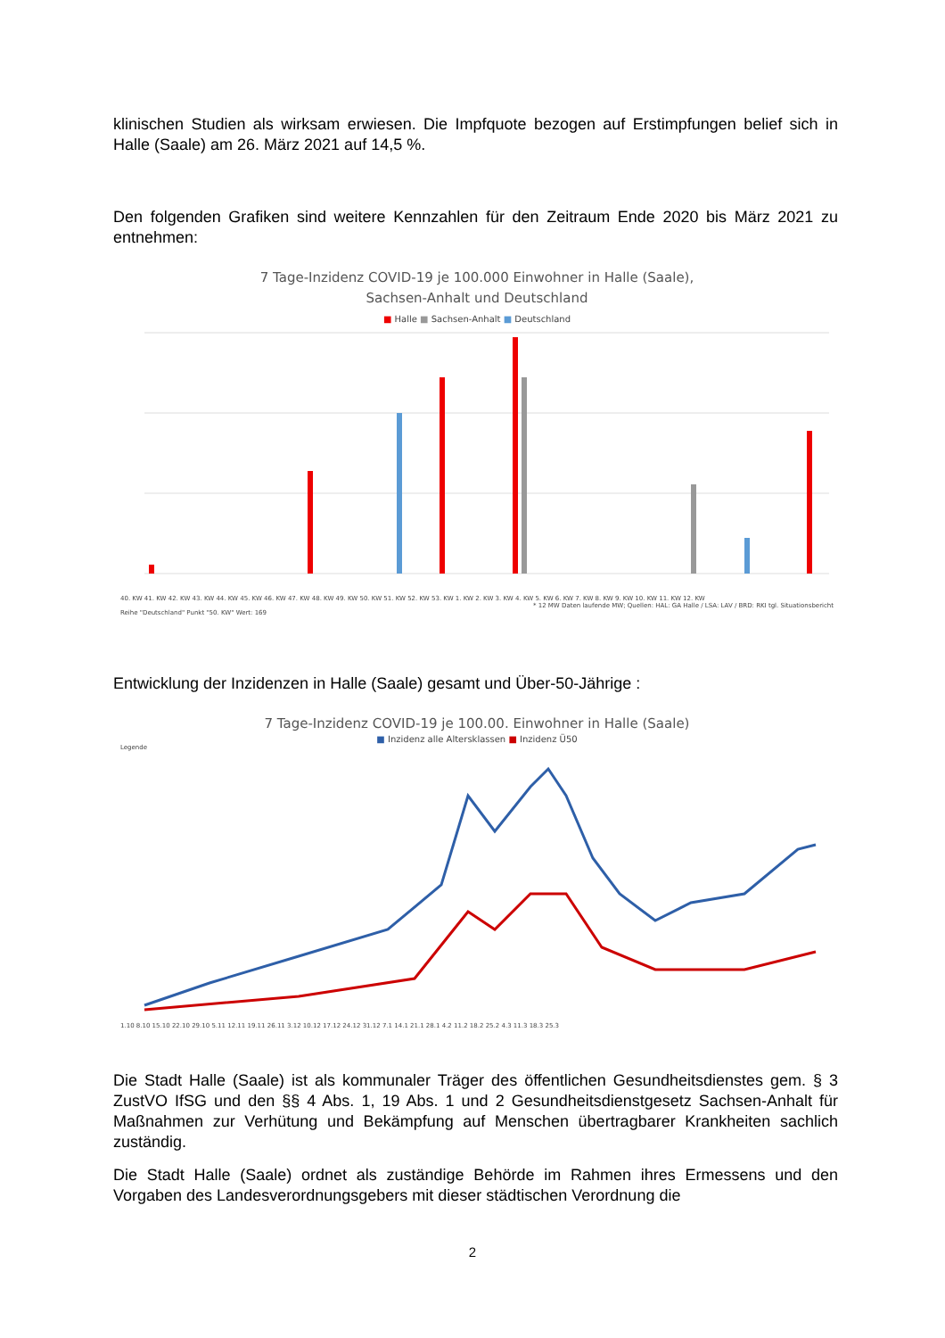klinischen Studien als wirksam erwiesen. Die Impfquote bezogen auf Erstimpfungen belief sich in Halle (Saale) am 26. März 2021 auf 14,5 %.
Den folgenden Grafiken sind weitere Kennzahlen für den Zeitraum Ende 2020 bis März 2021 zu entnehmen:
7 Tage-Inzidenz COVID-19 je 100.000 Einwohner in Halle (Saale),
Sachsen-Anhalt und Deutschland
■ Halle ■ Sachsen-Anhalt ■ Deutschland
40. KW 41. KW 42. KW 43. KW 44. KW 45. KW 46. KW 47. KW 48. KW 49. KW 50. KW 51. KW 52. KW 53. KW 1. KW 2. KW 3. KW 4. KW 5. KW 6. KW 7. KW 8. KW 9. KW 10. KW 11. KW 12. KW
* 12 MW Daten laufende MW; Quellen: HAL: GA Halle / LSA: LAV / BRD: RKI tgl. Situationsbericht
Reihe "Deutschland" Punkt "50. KW" Wert: 169
Entwicklung der Inzidenzen in Halle (Saale) gesamt und Über-50-Jährige :
7 Tage-Inzidenz COVID-19 je 100.00. Einwohner in Halle (Saale)
■ Inzidenz alle Altersklassen ■ Inzidenz Ü50
Legende
1.10 8.10 15.10 22.10 29.10 5.11 12.11 19.11 26.11 3.12 10.12 17.12 24.12 31.12 7.1 14.1 21.1 28.1 4.2 11.2 18.2 25.2 4.3 11.3 18.3 25.3
Die Stadt Halle (Saale) ist als kommunaler Träger des öffentlichen Gesundheitsdienstes gem. § 3 ZustVO IfSG und den §§ 4 Abs. 1, 19 Abs. 1 und 2 Gesundheitsdienstgesetz Sachsen-Anhalt für Maßnahmen zur Verhütung und Bekämpfung auf Menschen übertragbarer Krankheiten sachlich zuständig.
Die Stadt Halle (Saale) ordnet als zuständige Behörde im Rahmen ihres Ermessens und den Vorgaben des Landesverordnungsgebers mit dieser städtischen Verordnung die
2